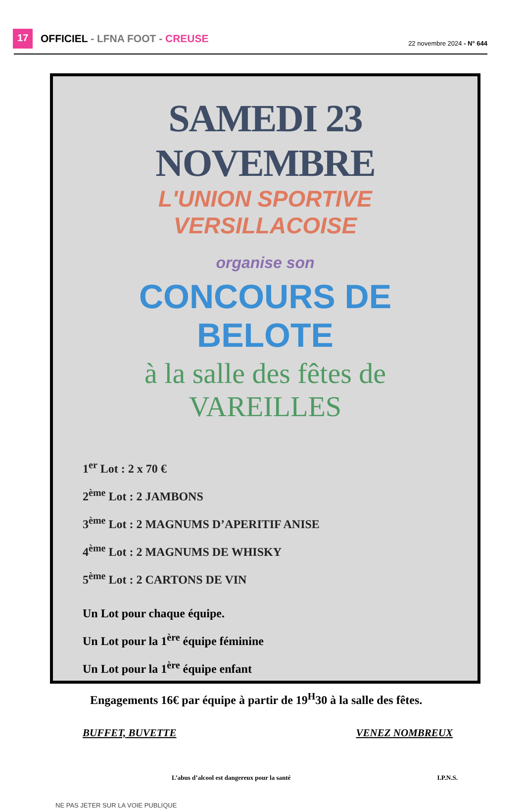17 OFFICIEL - LFNA FOOT - CREUSE 22 novembre 2024 - N° 644
SAMEDI 23 NOVEMBRE
L'UNION SPORTIVE VERSILLACOISE
organise son
CONCOURS DE BELOTE
à la salle des fêtes de VAREILLES
1<sup>er</sup> Lot : 2 x 70 €
2<sup>ème</sup> Lot : 2 JAMBONS
3<sup>ème</sup> Lot : 2 MAGNUMS D’APERITIF ANISE
4<sup>ème</sup> Lot : 2 MAGNUMS DE WHISKY
5<sup>ème</sup> Lot : 2 CARTONS DE VIN
Un Lot pour chaque équipe.
Un Lot pour la 1<sup>ère</sup> équipe féminine
Un Lot pour la 1<sup>ère</sup> équipe enfant
Engagements 16€ par équipe à partir de 19<sup>H</sup>30 à la salle des fêtes.
BUFFET, BUVETTE VENEZ NOMBREUX
L’abus d’alcool est dangereux pour la santé I.P.N.S.
NE PAS JETER SUR LA VOIE PUBLIQUE